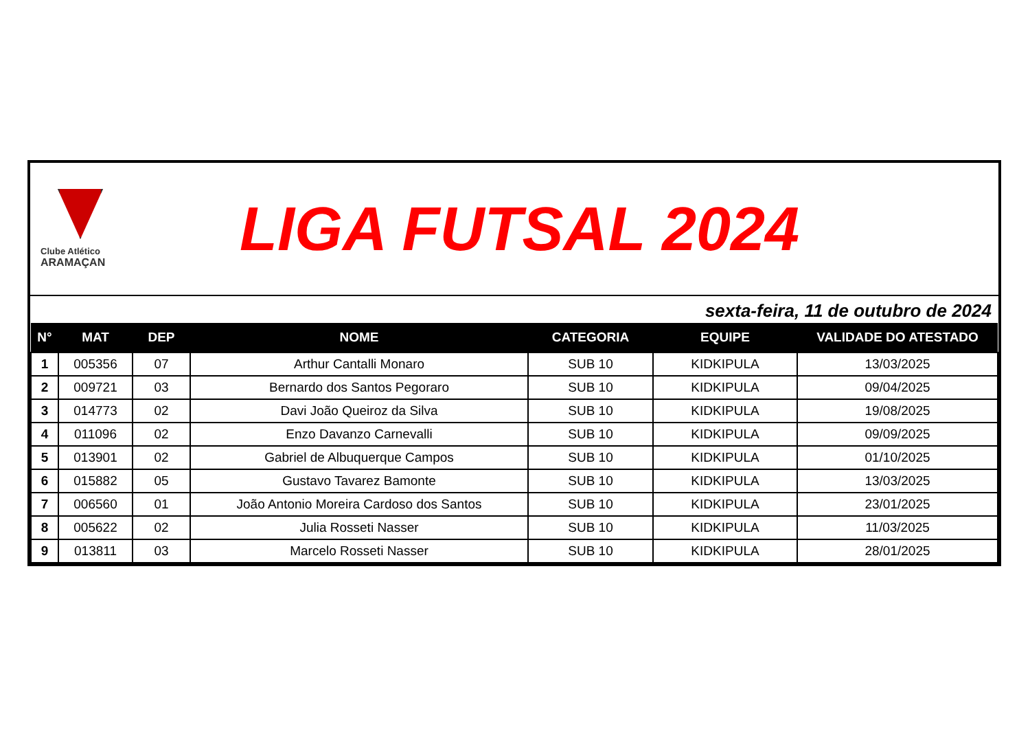Clube Atlético
ARAMAÇAN
LIGA FUTSAL 2024
sexta-feira, 11 de outubro de 2024
| N° | MAT | DEP | NOME | CATEGORIA | EQUIPE | VALIDADE DO ATESTADO |
| --- | --- | --- | --- | --- | --- | --- |
| 1 | 005356 | 07 | Arthur Cantalli Monaro | SUB 10 | KIDKIPULA | 13/03/2025 |
| 2 | 009721 | 03 | Bernardo dos Santos Pegoraro | SUB 10 | KIDKIPULA | 09/04/2025 |
| 3 | 014773 | 02 | Davi João Queiroz da Silva | SUB 10 | KIDKIPULA | 19/08/2025 |
| 4 | 011096 | 02 | Enzo Davanzo Carnevalli | SUB 10 | KIDKIPULA | 09/09/2025 |
| 5 | 013901 | 02 | Gabriel de Albuquerque Campos | SUB 10 | KIDKIPULA | 01/10/2025 |
| 6 | 015882 | 05 | Gustavo Tavarez Bamonte | SUB 10 | KIDKIPULA | 13/03/2025 |
| 7 | 006560 | 01 | João Antonio Moreira Cardoso dos Santos | SUB 10 | KIDKIPULA | 23/01/2025 |
| 8 | 005622 | 02 | Julia Rosseti Nasser | SUB 10 | KIDKIPULA | 11/03/2025 |
| 9 | 013811 | 03 | Marcelo Rosseti Nasser | SUB 10 | KIDKIPULA | 28/01/2025 |